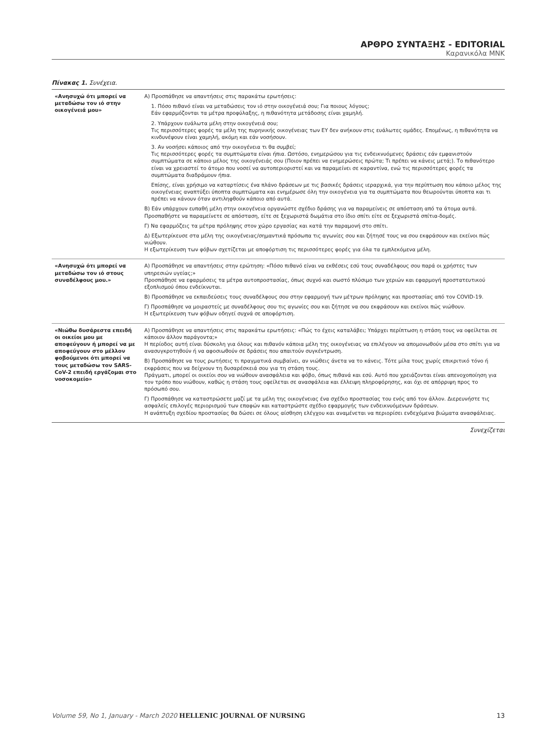ΑΡΘΡΟ ΣΥΝΤΑΞΗΣ - EDITORIAL
Καρανικόλα ΜΝΚ
Πίνακας 1. Συνέχεια.
| «Ανησυχώ ότι μπορεί να μεταδώσω τον ιό στην οικογένειά μου» | Α) Προσπάθησε να απαντήσεις στις παρακάτω ερωτήσεις: 1. Πόσο πιθανό είναι να μεταδώσεις τον ιό στην οικογένειά σου; Για ποιους λόγους; Εάν εφαρμόζονται τα μέτρα προφύλαξης, η πιθανότητα μετάδοσης είναι χαμηλή. 2. Υπάρχουν ευάλωτα μέλη στην οικογένειά σου; Τις περισσότερες φορές τα μέλη της πυρηνικής οικογένειας των ΕΥ δεν ανήκουν στις ευάλωτες ομάδες. Επομένως, η πιθανότητα να κινδυνέψουν είναι χαμηλή, ακόμη και εάν νοσήσουν. 3. Αν νοσήσει κάποιος από την οικογένεια τι θα συμβεί; Τις περισσότερες φορές τα συμπτώματα είναι ήπια. Ωστόσο, ενημερώσου για τις ενδεικνυόμενες δράσεις εάν εμφανιστούν συμπτώματα σε κάποιο μέλος της οικογένειάς σου (Ποιον πρέπει να ενημερώσεις πρώτα; Τι πρέπει να κάνεις μετά;). Το πιθανότερο είναι να χρειαστεί το άτομο που νοσεί να αυτοπεριοριστεί και να παραμείνει σε καραντίνα, ενώ τις περισσότερες φορές τα συμπτώματα διαδράμουν ήπια. Επίσης, είναι χρήσιμο να καταρτίσεις ένα πλάνο δράσεων με τις βασικές δράσεις ιεραρχικά, για την περίπτωση που κάποιο μέλος της οικογένειας αναπτύξει ύποπτα συμπτώματα και ενημέρωσε όλη την οικογένεια για τα συμπτώματα που θεωρούνται ύποπτα και τι πρέπει να κάνουν όταν αντιληφθούν κάποιο από αυτά. Β) Εάν υπάρχουν ευπαθή μέλη στην οικογένεια οργανώστε σχέδιο δράσης για να παραμείνεις σε απόσταση από τα άτομα αυτά. Προσπαθήστε να παραμείνετε σε απόσταση, είτε σε ξεχωριστά δωμάτια στο ίδιο σπίτι είτε σε ξεχωριστά σπίτια-δομές. Γ) Να εφαρμόζεις τα μέτρα πρόληψης στον χώρο εργασίας και κατά την παραμονή στο σπίτι. Δ) Εξωτερίκευσε στα μέλη της οικογένειας/σημαντικά πρόσωπα τις αγωνίες σου και ζήτησέ τους να σου εκφράσουν και εκείνοι πώς νιώθουν. Η εξωτερίκευση των φόβων σχετίζεται με αποφόρτιση τις περισσότερες φορές για όλα τα εμπλεκόμενα μέλη. |
| «Ανησυχώ ότι μπορεί να μεταδώσω τον ιό στους συναδέλφους μου.» | Α) Προσπάθησε να απαντήσεις στην ερώτηση: «Πόσο πιθανό είναι να εκθέσεις εσύ τους συναδέλφους σου παρά οι χρήστες των υπηρεσιών υγείας;» Προσπάθησε να εφαρμόσεις τα μέτρα αυτοπροστασίας, όπως συχνό και σωστό πλύσιμο των χεριών και εφαρμογή προστατευτικού εξοπλισμού όπου ενδείκνυται. Β) Προσπάθησε να εκπαιδεύσεις τους συναδέλφους σου στην εφαρμογή των μέτρων πρόληψης και προστασίας από τον COVID-19. Γ) Προσπάθησε να μοιραστείς με συναδέλφους σου τις αγωνίες σου και ζήτησε να σου εκφράσουν και εκείνοι πώς νιώθουν. Η εξωτερίκευση των φόβων οδηγεί συχνά σε αποφόρτιση. |
| «Νιώθω δυσάρεστα επειδή οι οικείοι μου με αποφεύγουν ή μπορεί να με αποφεύγουν στο μέλλον φοβούμενοι ότι μπορεί να τους μεταδώσω τον SARS-CoV-2 επειδή εργάζομαι στο νοσοκομείο» | Α) Προσπάθησε να απαντήσεις στις παρακάτω ερωτήσεις: «Πώς το έχεις καταλάβει; Υπάρχει περίπτωση η στάση τους να οφείλεται σε κάποιον άλλον παράγοντα;» Η περίοδος αυτή είναι δύσκολη για όλους και πιθανόν κάποια μέλη της οικογένειας να επιλέγουν να απομονωθούν μέσα στο σπίτι για να ανασυγκροτηθούν ή να αφοσιωθούν σε δράσεις που απαιτούν συγκέντρωση. Β) Προσπάθησε να τους ρωτήσεις τι πραγματικά συμβαίνει, αν νιώθεις άνετα να το κάνεις. Τότε μίλα τους χωρίς επικριτικό τόνο ή εκφράσεις που να δείχνουν τη δυσαρέσκειά σου για τη στάση τους. Πράγματι, μπορεί οι οικείοι σου να νιώθουν ανασφάλεια και φόβο, όπως πιθανά και εσύ. Αυτό που χρειάζονται είναι απενοχοποίηση για τον τρόπο που νιώθουν, καθώς η στάση τους οφείλεται σε ανασφάλεια και έλλειψη πληροφόρησης, και όχι σε απόρριψη προς το πρόσωπό σου. Γ) Προσπάθησε να καταστρώσετε μαζί με τα μέλη της οικογένειας ένα σχέδιο προστασίας του ενός από τον άλλον. Διερευνήστε τις ασφαλείς επιλογές περιορισμού των επαφών και καταστρώστε σχέδιο εφαρμογής των ενδεικνυόμενων δράσεων. Η ανάπτυξη σχεδίου προστασίας θα δώσει σε όλους αίσθηση ελέγχου και αναμένεται να περιορίσει ενδεχόμενα βιώματα ανασφάλειας. |
Συνεχίζεται
Volume 59, No 1, January - March 2020 HELLENIC JOURNAL OF NURSING 13